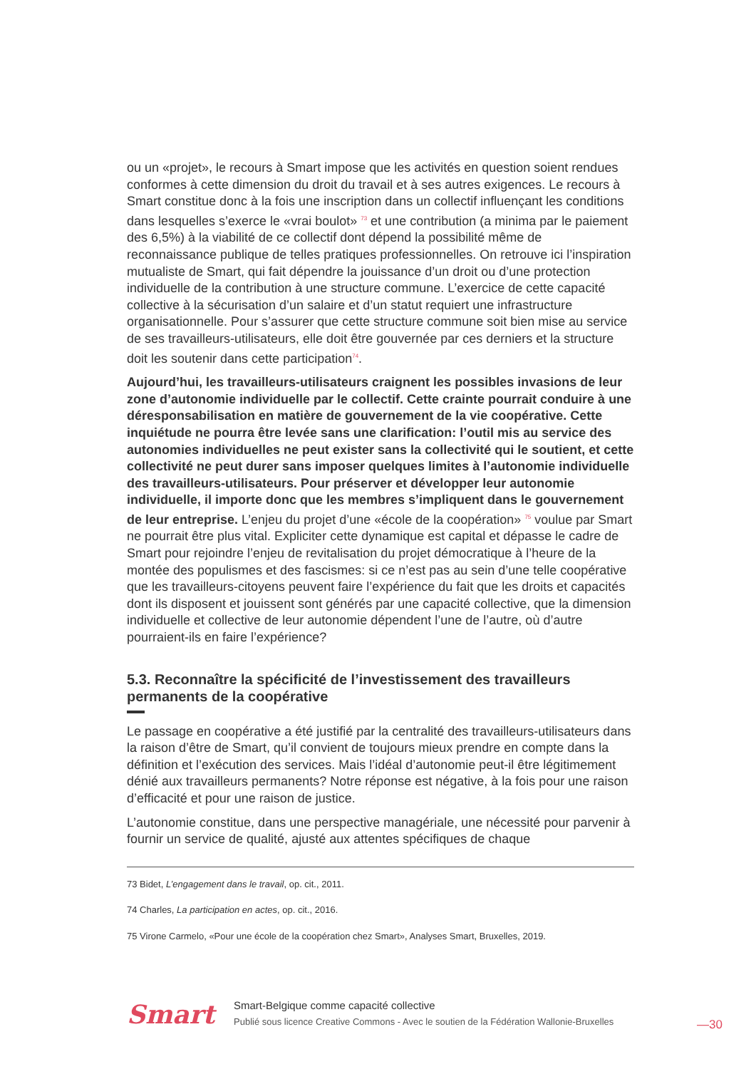ou un «projet», le recours à Smart impose que les activités en question soient rendues conformes à cette dimension du droit du travail et à ses autres exigences. Le recours à Smart constitue donc à la fois une inscription dans un collectif influençant les conditions dans lesquelles s’exerce le «vrai boulot» <sup>73</sup> et une contribution (a minima par le paiement des 6,5%) à la viabilité de ce collectif dont dépend la possibilité même de reconnaissance publique de telles pratiques professionnelles. On retrouve ici l’inspiration mutualiste de Smart, qui fait dépendre la jouissance d’un droit ou d’une protection individuelle de la contribution à une structure commune. L’exercice de cette capacité collective à la sécurisation d’un salaire et d’un statut requiert une infrastructure organisationnelle. Pour s’assurer que cette structure commune soit bien mise au service de ses travailleurs-utilisateurs, elle doit être gouvernée par ces derniers et la structure doit les soutenir dans cette participation<sup>74</sup>.
Aujourd’hui, les travailleurs-utilisateurs craignent les possibles invasions de leur zone d’autonomie individuelle par le collectif. Cette crainte pourrait conduire à une déresponsabilisation en matière de gouvernement de la vie coopérative. Cette inquiétude ne pourra être levée sans une clarification: l’outil mis au service des autonomies individuelles ne peut exister sans la collectivité qui le soutient, et cette collectivité ne peut durer sans imposer quelques limites à l’autonomie individuelle des travailleurs-utilisateurs. Pour préserver et développer leur autonomie individuelle, il importe donc que les membres s’impliquent dans le gouvernement de leur entreprise. L’enjeu du projet d’une «école de la coopération» <sup>75</sup> voulue par Smart ne pourrait être plus vital. Expliciter cette dynamique est capital et dépasse le cadre de Smart pour rejoindre l’enjeu de revitalisation du projet démocratique à l’heure de la montée des populismes et des fascismes: si ce n’est pas au sein d’une telle coopérative que les travailleurs-citoyens peuvent faire l’expérience du fait que les droits et capacités dont ils disposent et jouissent sont générés par une capacité collective, que la dimension individuelle et collective de leur autonomie dépendent l’une de l’autre, où d’autre pourraient-ils en faire l’expérience?
5.3. Reconnaître la spécificité de l’investissement des travailleurs permanents de la coopérative
Le passage en coopérative a été justifié par la centralité des travailleurs-utilisateurs dans la raison d’être de Smart, qu’il convient de toujours mieux prendre en compte dans la définition et l’exécution des services. Mais l’idéal d’autonomie peut-il être légitimement dénié aux travailleurs permanents? Notre réponse est négative, à la fois pour une raison d’efficacité et pour une raison de justice.
L’autonomie constitue, dans une perspective managériale, une nécessité pour parvenir à fournir un service de qualité, ajusté aux attentes spécifiques de chaque
73 Bidet, L’engagement dans le travail, op. cit., 2011.
74 Charles, La participation en actes, op. cit., 2016.
75 Virone Carmelo, «Pour une école de la coopération chez Smart», Analyses Smart, Bruxelles, 2019.
Smart
Smart-Belgique comme capacité collective
Publié sous licence Creative Commons - Avec le soutien de la Fédération Wallonie-Bruxelles
—30